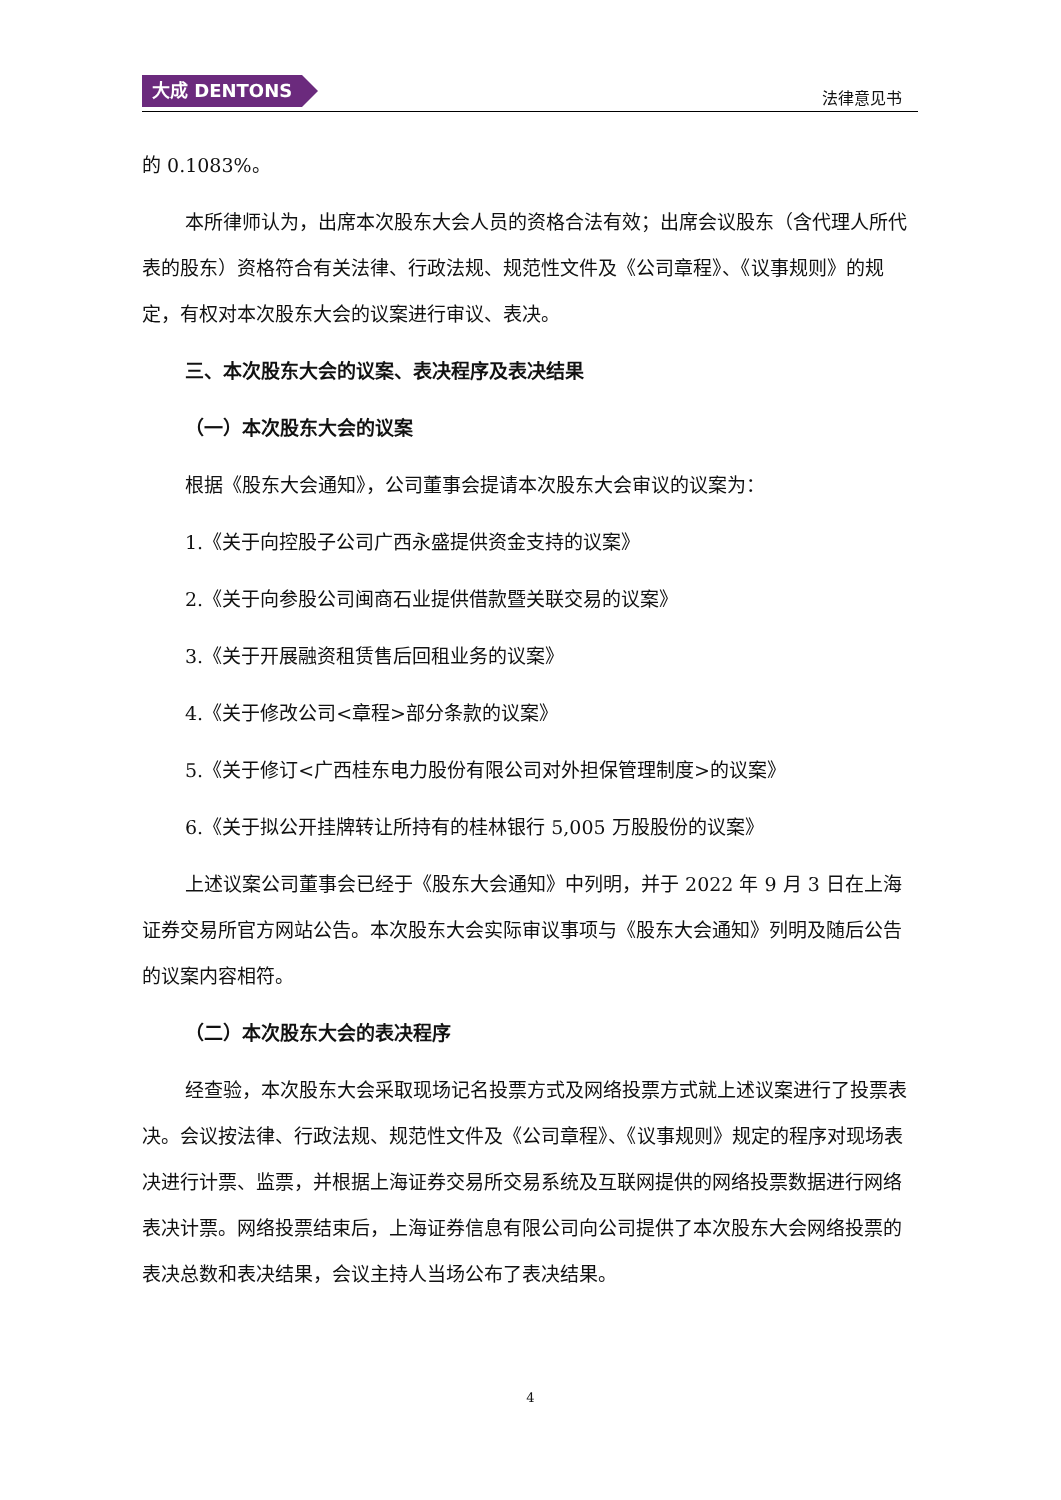大成 DENTONS
法律意见书
的 0.1083%。
本所律师认为，出席本次股东大会人员的资格合法有效；出席会议股东（含代理人所代表的股东）资格符合有关法律、行政法规、规范性文件及《公司章程》、《议事规则》的规定，有权对本次股东大会的议案进行审议、表决。
三、本次股东大会的议案、表决程序及表决结果
（一）本次股东大会的议案
根据《股东大会通知》，公司董事会提请本次股东大会审议的议案为：
1.《关于向控股子公司广西永盛提供资金支持的议案》
2.《关于向参股公司闽商石业提供借款暨关联交易的议案》
3.《关于开展融资租赁售后回租业务的议案》
4.《关于修改公司<章程>部分条款的议案》
5.《关于修订<广西桂东电力股份有限公司对外担保管理制度>的议案》
6.《关于拟公开挂牌转让所持有的桂林银行 5,005 万股股份的议案》
上述议案公司董事会已经于《股东大会通知》中列明，并于 2022 年 9 月 3 日在上海证券交易所官方网站公告。本次股东大会实际审议事项与《股东大会通知》列明及随后公告的议案内容相符。
（二）本次股东大会的表决程序
经查验，本次股东大会采取现场记名投票方式及网络投票方式就上述议案进行了投票表决。会议按法律、行政法规、规范性文件及《公司章程》、《议事规则》规定的程序对现场表决进行计票、监票，并根据上海证券交易所交易系统及互联网提供的网络投票数据进行网络表决计票。网络投票结束后，上海证券信息有限公司向公司提供了本次股东大会网络投票的表决总数和表决结果，会议主持人当场公布了表决结果。
4